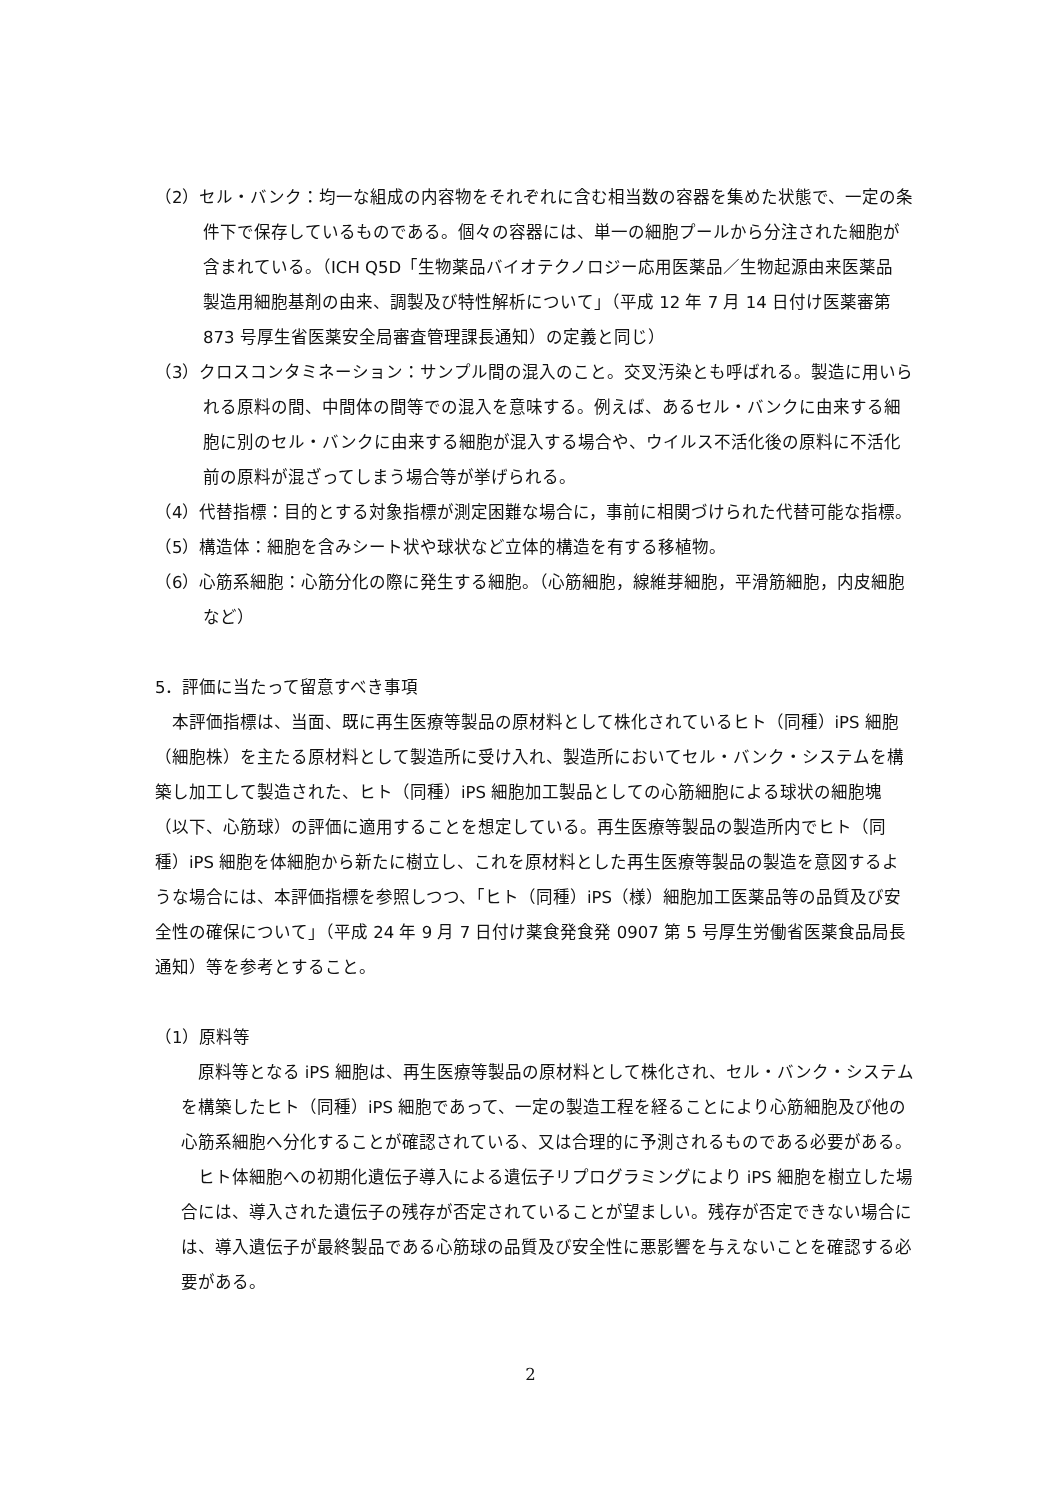（2）セル・バンク：均一な組成の内容物をそれぞれに含む相当数の容器を集めた状態で、一定の条件下で保存しているものである。個々の容器には、単一の細胞プールから分注された細胞が含まれている。（ICH Q5D「生物薬品バイオテクノロジー応用医薬品／生物起源由来医薬品 製造用細胞基剤の由来、調製及び特性解析について」（平成 12 年 7 月 14 日付け医薬審第 873 号厚生省医薬安全局審査管理課長通知）の定義と同じ）
（3）クロスコンタミネーション：サンプル間の混入のこと。交叉汚染とも呼ばれる。製造に用いられる原料の間、中間体の間等での混入を意味する。例えば、あるセル・バンクに由来する細胞に別のセル・バンクに由来する細胞が混入する場合や、ウイルス不活化後の原料に不活化前の原料が混ざってしまう場合等が挙げられる。
（4）代替指標：目的とする対象指標が測定困難な場合に，事前に相関づけられた代替可能な指標。
（5）構造体：細胞を含みシート状や球状など立体的構造を有する移植物。
（6）心筋系細胞：心筋分化の際に発生する細胞。（心筋細胞，線維芽細胞，平滑筋細胞，内皮細胞など）
5．評価に当たって留意すべき事項
本評価指標は、当面、既に再生医療等製品の原材料として株化されているヒト（同種）iPS 細胞（細胞株）を主たる原材料として製造所に受け入れ、製造所においてセル・バンク・システムを構築し加工して製造された、ヒト（同種）iPS 細胞加工製品としての心筋細胞による球状の細胞塊（以下、心筋球）の評価に適用することを想定している。再生医療等製品の製造所内でヒト（同種）iPS 細胞を体細胞から新たに樹立し、これを原材料とした再生医療等製品の製造を意図するような場合には、本評価指標を参照しつつ、「ヒト（同種）iPS（様）細胞加工医薬品等の品質及び安全性の確保について」（平成 24 年 9 月 7 日付け薬食発食発 0907 第 5 号厚生労働省医薬食品局長通知）等を参考とすること。
（1）原料等
原料等となる iPS 細胞は、再生医療等製品の原材料として株化され、セル・バンク・システムを構築したヒト（同種）iPS 細胞であって、一定の製造工程を経ることにより心筋細胞及び他の心筋系細胞へ分化することが確認されている、又は合理的に予測されるものである必要がある。
ヒト体細胞への初期化遺伝子導入による遺伝子リプログラミングにより iPS 細胞を樹立した場合には、導入された遺伝子の残存が否定されていることが望ましい。残存が否定できない場合には、導入遺伝子が最終製品である心筋球の品質及び安全性に悪影響を与えないことを確認する必要がある。
2